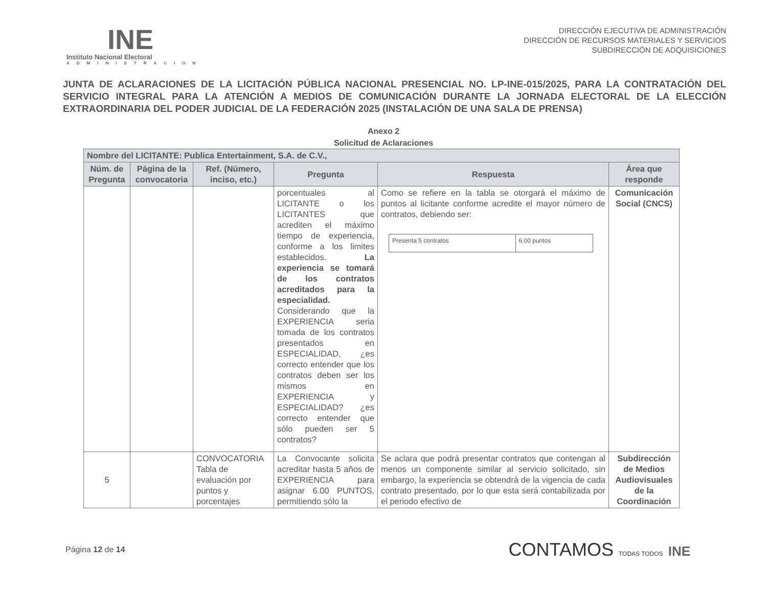INE
Instituto Nacional Electoral
ADMINISTRACION
DIRECCIÓN EJECUTIVA DE ADMINISTRACIÓN
DIRECCIÓN DE RECURSOS MATERIALES Y SERVICIOS
SUBDIRECCIÓN DE ADQUISICIONES
JUNTA DE ACLARACIONES DE LA LICITACIÓN PÚBLICA NACIONAL PRESENCIAL NO. LP-INE-015/2025, PARA LA CONTRATACIÓN DEL SERVICIO INTEGRAL PARA LA ATENCIÓN A MEDIOS DE COMUNICACIÓN DURANTE LA JORNADA ELECTORAL DE LA ELECCIÓN EXTRAORDINARIA DEL PODER JUDICIAL DE LA FEDERACIÓN 2025 (INSTALACIÓN DE UNA SALA DE PRENSA)
Anexo 2
Solicitud de Aclaraciones
| Nombre del LICITANTE: Publica Entertainment, S.A. de C.V., | | | | | |
| --- | --- | --- | --- | --- | --- |
| Núm. de Pregunta | Página de la convocatoria | Ref. (Número, inciso, etc.) | Pregunta | Respuesta | Área que responde |
| | | | porcentuales al LICITANTE o los LICITANTES que acrediten el máximo tiempo de experiencia, conforme a los limites establecidos. La experiencia se tomará de los contratos acreditados para la especialidad. Considerando que la EXPERIENCIA seria tomada de los contratos presentados en ESPECIALIDAD, ¿es correcto entender que los contratos deben ser los mismos en EXPERIENCIA y ESPECIALIDAD? ¿es correcto entender que sólo pueden ser 5 contratos? | Como se refiere en la tabla se otorgará el máximo de puntos al licitante conforme acredite el mayor número de contratos, debiendo ser: / Presenta 5 contratos / 6.00 puntos / | Comunicación Social (CNCS) |
| 5 | | CONVOCATORIA Tabla de evaluación por puntos y porcentajes | La Convocante solicita acreditar hasta 5 años de EXPERIENCIA para asignar 6.00 PUNTOS, permitiendo sólo la | Se aclara que podrá presentar contratos que contengan al menos un componente similar al servicio solicitado, sin embargo, la experiencia se obtendrá de la vigencia de cada contrato presentado, por lo que esta será contabilizada por el periodo efectivo de | Subdirección de Medios Audiovisuales de la Coordinación |
Página 12 de 14
CONTAMOS TODAS TODOS INE